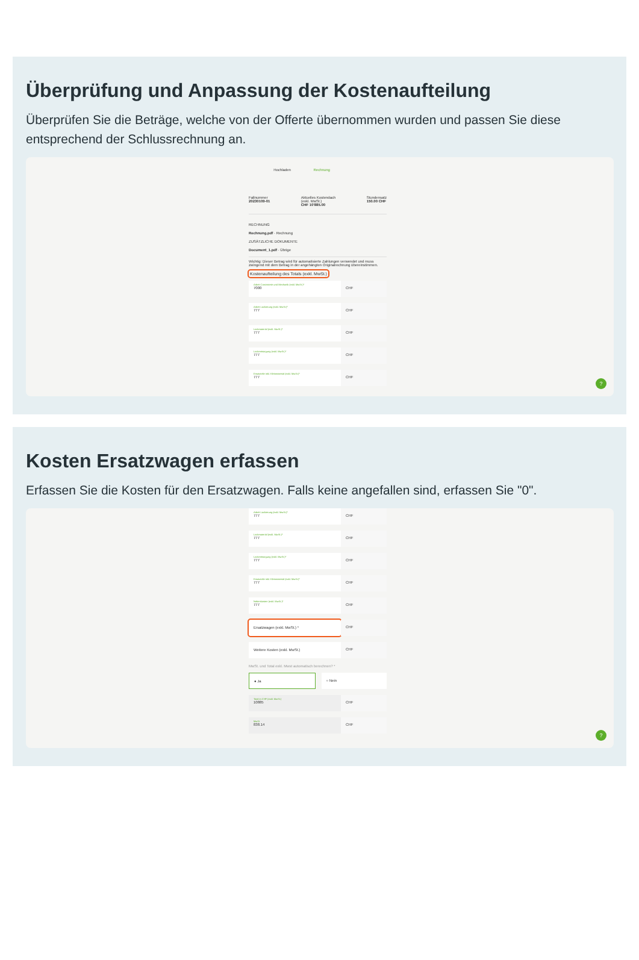Überprüfung und Anpassung der Kostenaufteilung
Überprüfen Sie die Beträge, welche von der Offerte übernommen wurden und passen Sie diese entsprechend der Schlussrechnung an.
Hochladen Rechnung
Fallnummer
20230109-01
Aktuelles Kostendach
(exkl. MwSt.)
CHF 10'885.00
Stundensatz
150.00 CHF
RECHNUNG
Rechnung.pdf · Rechnung
ZUSÄTZLICHE DOKUMENTE
Document_1.pdf · Übrige
Wichtig: Dieser Betrag wird für automatisierte Zahlungen verwendet und muss zwingend mit dem Betrag in der angehängten Originalrechnung übereinstimmen.
Kostenaufteilung des Totals (exkl. MwSt.)
Arbeit Carrosserie und Mechanik (exkl. MwSt.)*
7000
CHF
Arbeit Lackierung (exkl. MwSt.)*
777
CHF
Lackmaterial (exkl. MwSt.)*
777
CHF
Lackentsorgung (exkl. MwSt.)*
777
CHF
Ersatzteile inkl. Kleinmaterial (exkl. MwSt.)*
777
CHF
?
Kosten Ersatzwagen erfassen
Erfassen Sie die Kosten für den Ersatzwagen. Falls keine angefallen sind, erfassen Sie "0".
Arbeit Lackierung (exkl. MwSt.)*
777
CHF
Lackmaterial (exkl. MwSt.)*
777
CHF
Lackentsorgung (exkl. MwSt.)*
777
CHF
Ersatzteile inkl. Kleinmaterial (exkl. MwSt.)*
777
CHF
Nebenkosten (exkl. MwSt.)*
777
CHF
Ersatzwagen (exkl. MwSt.) * CHF
Weitere Kosten (exkl. MwSt.) CHF
MwSt. und Total exkl. Mwst automatisch berechnen? *
● Ja ○ Nein
Total in CHF (exkl. MwSt.)
10885
CHF
MwSt
838.14
CHF
?